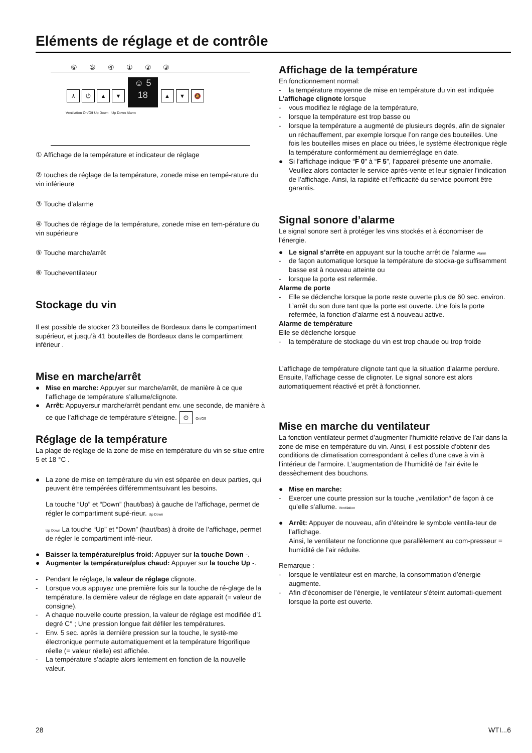Eléments de réglage et de contrôle
⑥ ⑤ ④ ① ② ③
⅄ ⏻ ▲ ▼ ☺ 5
18 ▲ ▼ 🔕
Ventilation On/Off Up Down Up Down Alarm
① Affichage de la température et indicateur de réglage
② touches de réglage de la température, zonede mise en tempé-rature du vin inférieure
③ Touche d’alarme
④ Touches de réglage de la température, zonede mise en tem-pérature du vin supérieure
⑤ Touche marche/arrêt
⑥ Toucheventilateur
Stockage du vin
Il est possible de stocker 23 bouteilles de Bordeaux dans le compartiment supérieur, et jusqu’à 41 bouteilles de Bordeaux dans le compartiment inférieur .
Mise en marche/arrêt
● Mise en marche: Appuyer sur marche/arrêt, de manière à ce que l’affichage de température s’allume/clignote.
● Arrêt: Appuyersur marche/arrêt pendant env. une seconde, de manière à ce que l’affichage de température s’éteigne. ⏻ On/Off
Réglage de la température
La plage de réglage de la zone de mise en température du vin se situe entre 5 et 18 °C .
● La zone de mise en température du vin est séparée en deux parties, qui peuvent être tempérées différemmentsuivant les besoins.
La touche “Up” et “Down” (haut/bas) à gauche de l’affichage, permet de régler le compartiment supé-rieur. Up Down
Up Down La touche “Up” et “Down” (haut/bas) à droite de l’affichage, permet de régler le compartiment infé-rieur.
● Baisser la température/plus froid: Appuyer sur la touche Down -.
● Augmenter la température/plus chaud: Appuyer sur la touche Up -.
- Pendant le réglage, la valeur de réglage clignote.
- Lorsque vous appuyez une première fois sur la touche de ré-glage de la température, la dernière valeur de réglage en date apparaît (= valeur de consigne).
- A chaque nouvelle courte pression, la valeur de réglage est modifiée d’1 degré C° ; Une pression longue fait défiler les températures.
- Env. 5 sec. après la dernière pression sur la touche, le systè-me électronique permute automatiquement et la température frigorifique réelle (= valeur réelle) est affichée.
- La température s’adapte alors lentement en fonction de la nouvelle valeur.
Affichage de la température
En fonctionnement normal:
- la température moyenne de mise en température du vin est indiquée
L’affichage clignote lorsque
- vous modifiez le réglage de la température,
- lorsque la température est trop basse ou
- lorsque la température a augmenté de plusieurs degrés, afin de signaler un réchauffement, par exemple lorsque l’on range des bouteilles. Une fois les bouteilles mises en place ou triées, le système électronique règle la température conformément au dernierréglage en date.
● Si l’affichage indique “F 0” à “F 5”, l’appareil présente une anomalie. Veuillez alors contacter le service après-vente et leur signaler l’indication de l’affichage. Ainsi, la rapidité et l’efficacité du service pourront être garantis.
Signal sonore d’alarme
Le signal sonore sert à protéger les vins stockés et à économiser de l’énergie.
● Le signal s’arrête en appuyant sur la touche arrêt de l’alarme Alarm
- de façon automatique lorsque la température de stocka-ge suffisamment basse est à nouveau atteinte ou
- lorsque la porte est refermée.
Alarme de porte
- Elle se déclenche lorsque la porte reste ouverte plus de 60 sec. environ.
L’arrêt du son dure tant que la porte est ouverte. Une fois la porte refermée, la fonction d’alarme est à nouveau active.
Alarme de température
Elle se déclenche lorsque
- la température de stockage du vin est trop chaude ou trop froide
L’affichage de température clignote tant que la situation d’alarme perdure. Ensuite, l’affichage cesse de clignoter. Le signal sonore est alors automatiquement réactivé et prêt à fonctionner.
Mise en marche du ventilateur
La fonction ventilateur permet d’augmenter l’humidité relative de l’air dans la zone de mise en température du vin. Ainsi, il est possible d’obtenir des conditions de climatisation correspondant à celles d’une cave à vin à l’intérieur de l’armoire. L’augmentation de l’humidité de l’air évite le dessèchement des bouchons.
● Mise en marche:
- Exercer une courte pression sur la touche „ventilation“ de façon à ce qu’elle s’allume. Ventilation
● Arrêt: Appuyer de nouveau, afin d’éteindre le symbole ventila-teur de l’affichage.
Ainsi, le ventilateur ne fonctionne que parallèlement au com-presseur = humidité de l’air réduite.
Remarque :
- lorsque le ventilateur est en marche, la consommation d’énergie augmente.
- Afin d’économiser de l’énergie, le ventilateur s’éteint automati-quement lorsque la porte est ouverte.
28 WTI...6